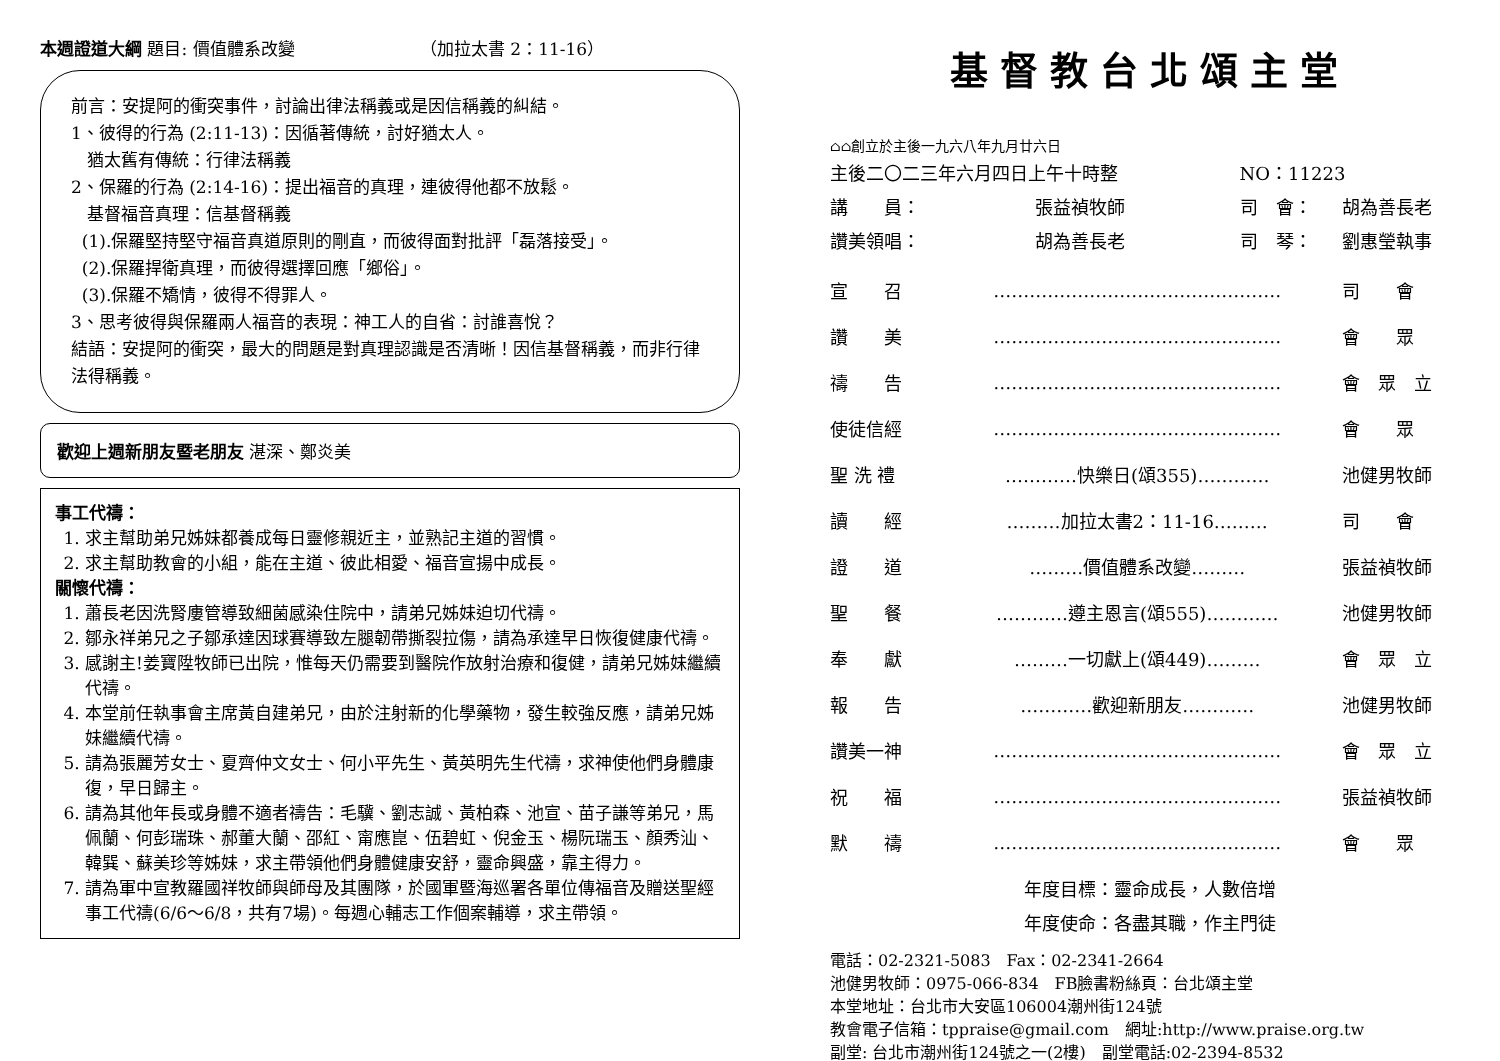本週證道大綱 題目: 價值體系改變 （加拉太書 2：11-16）
前言：安提阿的衝突事件，討論出律法稱義或是因信稱義的糾結。
1、彼得的行為 (2:11-13)：因循著傳統，討好猶太人。
猶太舊有傳統：行律法稱義
2、保羅的行為 (2:14-16)：提出福音的真理，連彼得他都不放鬆。
基督福音真理：信基督稱義
(1).保羅堅持堅守福音真道原則的剛直，而彼得面對批評「磊落接受」。
(2).保羅捍衛真理，而彼得選擇回應「鄉俗」。
(3).保羅不矯情，彼得不得罪人。
3、思考彼得與保羅兩人福音的表現：神工人的自省：討誰喜悅？
結語：安提阿的衝突，最大的問題是對真理認識是否清晰！因信基督稱義，而非行律法得稱義。
歡迎上週新朋友暨老朋友 湛深、鄭炎美
事工代禱：
1. 求主幫助弟兄姊妹都養成每日靈修親近主，並熟記主道的習慣。
2. 求主幫助教會的小組，能在主道、彼此相愛、福音宣揚中成長。
關懷代禱：
1. 蕭長老因洗腎廔管導致細菌感染住院中，請弟兄姊妹迫切代禱。
2. 鄒永祥弟兄之子鄒承達因球賽導致左腿韌帶撕裂拉傷，請為承達早日恢復健康代禱。
3. 感謝主!姜寶陞牧師已出院，惟每天仍需要到醫院作放射治療和復健，請弟兄姊妹繼續代禱。
4. 本堂前任執事會主席黃自建弟兄，由於注射新的化學藥物，發生較強反應，請弟兄姊妹繼續代禱。
5. 請為張麗芳女士、夏齊仲文女士、何小平先生、黃英明先生代禱，求神使他們身體康復，早日歸主。
6. 請為其他年長或身體不適者禱告：毛驥、劉志誠、黃柏森、池宣、苗子謙等弟兄，馬佩蘭、何彭瑞珠、郝董大蘭、邵紅、甯應崑、伍碧虹、倪金玉、楊阮瑞玉、顏秀汕、韓巽、蘇美珍等姊妹，求主帶領他們身體健康安舒，靈命興盛，靠主得力。
7. 請為軍中宣教羅國祥牧師與師母及其團隊，於國軍暨海巡署各單位傳福音及贈送聖經事工代禱(6/6～6/8，共有7場)。每週心輔志工作個案輔導，求主帶領。
基督教台北頌主堂
⌂⌂創立於主後一九六八年九月廿六日
| 主後二〇二三年六月四日上午十時整 | | NO：11223 | |
| 講 員： | 張益禎牧師 | 司 會： | 胡為善長老 |
| 讚美領唱： | 胡為善長老 | 司 琴： | 劉惠瑩執事 |
| 宣 召 | ………………………………………… | 司 會 |
| 讚 美 | ………………………………………… | 會 眾 |
| 禱 告 | ………………………………………… | 會 眾 立 |
| 使徒信經 | ………………………………………… | 會 眾 |
| 聖 洗 禮 | …………快樂日(頌355)………… | 池健男牧師 |
| 讀 經 | ………加拉太書2：11-16……… | 司 會 |
| 證 道 | ………價值體系改變……… | 張益禎牧師 |
| 聖 餐 | …………遵主恩言(頌555)………… | 池健男牧師 |
| 奉 獻 | ………一切獻上(頌449)……… | 會 眾 立 |
| 報 告 | …………歡迎新朋友………… | 池健男牧師 |
| 讚美一神 | ………………………………………… | 會 眾 立 |
| 祝 福 | ………………………………………… | 張益禎牧師 |
| 默 禱 | ………………………………………… | 會 眾 |
年度目標：靈命成長，人數倍增
年度使命：各盡其職，作主門徒
電話：02-2321-5083　Fax：02-2341-2664
池健男牧師：0975-066-834　FB臉書粉絲頁：台北頌主堂
本堂地址：台北市大安區106004潮州街124號
教會電子信箱：tppraise@gmail.com　網址:http://www.praise.org.tw
副堂: 台北市潮州街124號之一(2樓)　副堂電話:02-2394-8532